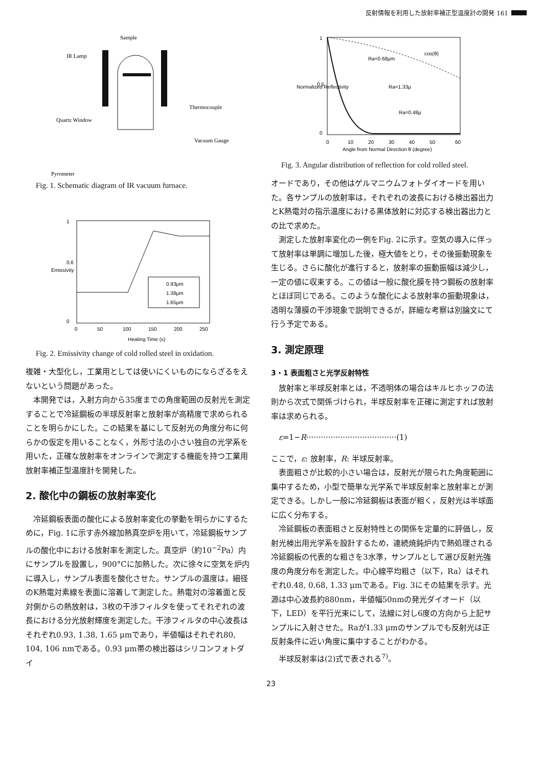反射情報を利用した放射率補正型温度計の開発 161
Sample
IR Lamp
Thermocouple
Quartz Window
Vacuum Gauge
Pyrometer
Fig. 1. Schematic diagram of IR vacuum furnace.
1
0.6
0
0.93μm
1.38μm
1.65μm
0
50
100
150
200
250
Heating Time (s)
Emissivity
Fig. 2. Emissivity change of cold rolled steel in oxidation.
複雑・大型化し，工業用としては使いにくいものにならざるをえないという問題があった。
本開発では，入射方向から35度までの角度範囲の反射光を測定することで冷延鋼板の半球反射率と放射率が高精度で求められることを明らかにした。この結果を基にして反射光の角度分布に何らかの仮定を用いることなく，外形寸法の小さい独自の光学系を用いた，正確な放射率をオンラインで測定する機能を持つ工業用放射率補正型温度計を開発した。
2. 酸化中の鋼板の放射率変化
冷延鋼板表面の酸化による放射率変化の挙動を明らかにするために，Fig. 1に示す赤外線加熱真空炉を用いて，冷延鋼板サンプルの酸化中における放射率を測定した。真空炉（約10<sup>−2</sup>Pa）内にサンプルを設置し，900°Cに加熱した。次に徐々に空気を炉内に導入し，サンプル表面を酸化させた。サンプルの温度は，細径のK熱電対素線を表面に溶着して測定した。熱電対の溶着面と反対側からの熱放射は，3枚の干渉フィルタを使ってそれぞれの波長における分光放射輝度を測定した。干渉フィルタの中心波長はそれぞれ0.93, 1.38, 1.65 μmであり，半値幅はそれぞれ80, 104, 106 nmである。0.93 μm帯の検出器はシリコンフォトダイ
cos(θ)
Ra=0.68μm
Ra=1.33μ
Ra=0.48μ
1
0.5
0
0
10
20
30
40
50
60
Angle from Normal Direction θ (degree)
Normalized Reflectivity
Fig. 3. Angular distribution of reflection for cold rolled steel.
オードであり，その他はゲルマニウムフォトダイオードを用いた。各サンプルの放射率は，それぞれの波長における検出器出力とK熱電対の指示温度における黒体放射に対応する検出器出力との比で求めた。
測定した放射率変化の一例をFig. 2に示す。空気の導入に伴って放射率は単調に増加した後，極大値をとり，その後振動現象を生じる。さらに酸化が進行すると，放射率の振動振幅は減少し，一定の値に収束する。この値は一般に酸化膜を持つ鋼板の放射率とほぼ同じである。このような酸化による放射率の振動現象は，透明な薄膜の干渉現象で説明できるが，詳細な考察は別論文にて行う予定である。
3. 測定原理
3・1 表面粗さと光学反射特性
放射率と半球反射率とは，不透明体の場合はキルヒホッフの法則から次式で関係づけられ，半球反射率を正確に測定すれば放射率は求められる。
ε=1−R·····································(1)
ここで，ε: 放射率，R: 半球反射率。
表面粗さが比較的小さい場合は，反射光が限られた角度範囲に集中するため，小型で簡単な光学系で半球反射率と放射率とが測定できる。しかし一般に冷延鋼板は表面が粗く，反射光は半球面に広く分布する。
冷延鋼板の表面粗さと反射特性との関係を定量的に評価し，反射光検出用光学系を設計するため，連続焼鈍炉内で熱処理される冷延鋼板の代表的な粗さを3水準，サンプルとして選び反射光強度の角度分布を測定した。中心線平均粗さ（以下，Ra）はそれぞれ0.48, 0.68, 1.33 μmである。Fig. 3にその結果を示す。光源は中心波長約880nm，半値幅50nmの発光ダイオード（以下，LED）を平行光束にして，法線に対し6度の方向から上記サンプルに入射させた。Raが1.33 μmのサンプルでも反射光は正反射条件に近い角度に集中することがわかる。
半球反射率は(2)式で表される<sup>7)</sup>。
23